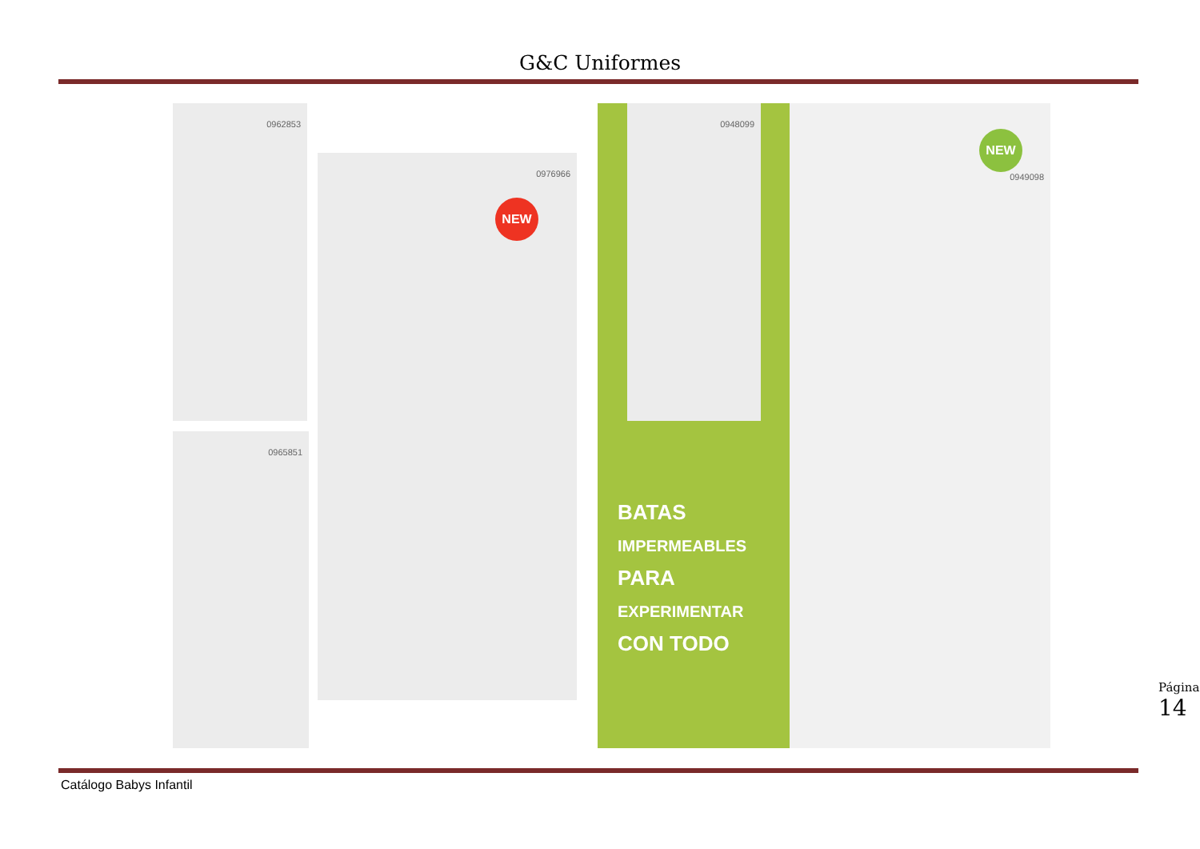G&C Uniformes
0962853
0976966
NEW
0965851
0948099
NEW
0949098
BATAS
IMPERMEABLES
PARA
EXPERIMENTAR
CON TODO
Catálogo Babys Infantil
Página 14